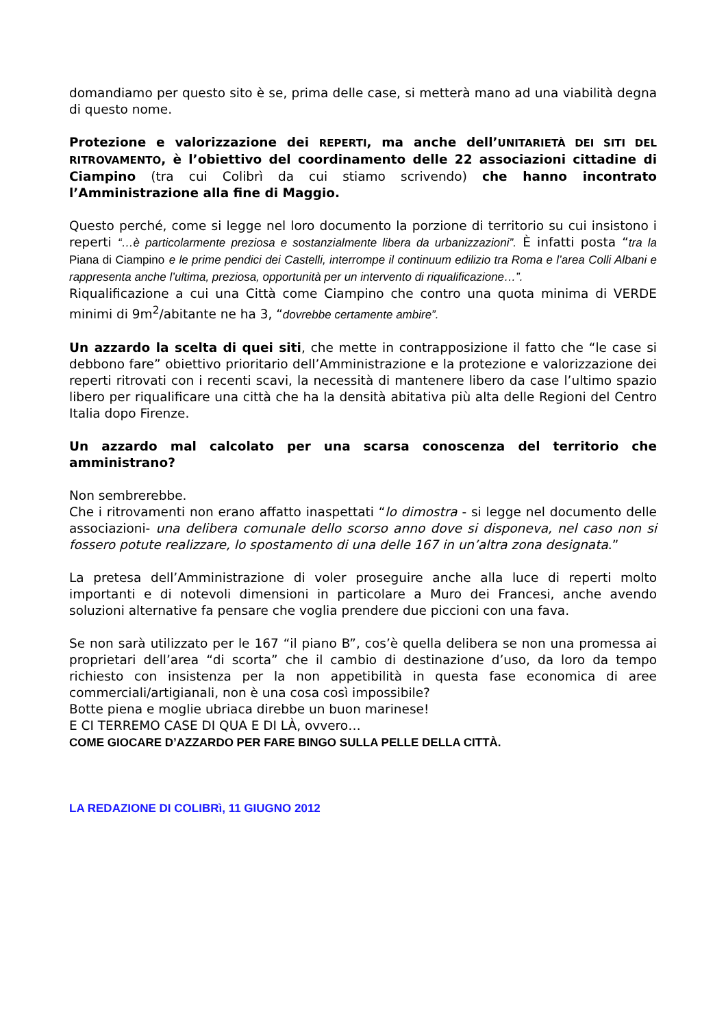domandiamo per questo sito è se, prima delle case, si metterà mano ad una viabilità degna di questo nome.
Protezione e valorizzazione dei REPERTI, ma anche dell’UNITARIETÀ DEI SITI DEL RITROVAMENTO, è l’obiettivo del coordinamento delle 22 associazioni cittadine di Ciampino (tra cui Colibrì da cui stiamo scrivendo) che hanno incontrato l’Amministrazione alla fine di Maggio.
Questo perché, come si legge nel loro documento la porzione di territorio su cui insistono i reperti “…è particolarmente preziosa e sostanzialmente libera da urbanizzazioni”. È infatti posta “tra la Piana di Ciampino e le prime pendici dei Castelli, interrompe il continuum edilizio tra Roma e l’area Colli Albani e rappresenta anche l’ultima, preziosa, opportunità per un intervento di riqualificazione…”.
Riqualificazione a cui una Città come Ciampino che contro una quota minima di VERDE minimi di 9m<sup>2</sup>/abitante ne ha 3, “dovrebbe certamente ambire”.
Un azzardo la scelta di quei siti, che mette in contrapposizione il fatto che “le case si debbono fare” obiettivo prioritario dell’Amministrazione e la protezione e valorizzazione dei reperti ritrovati con i recenti scavi, la necessità di mantenere libero da case l’ultimo spazio libero per riqualificare una città che ha la densità abitativa più alta delle Regioni del Centro Italia dopo Firenze.
Un azzardo mal calcolato per una scarsa conoscenza del territorio che amministrano?
Non sembrerebbe.
Che i ritrovamenti non erano affatto inaspettati “lo dimostra - si legge nel documento delle associazioni- una delibera comunale dello scorso anno dove si disponeva, nel caso non si fossero potute realizzare, lo spostamento di una delle 167 in un’altra zona designata.”
La pretesa dell’Amministrazione di voler proseguire anche alla luce di reperti molto importanti e di notevoli dimensioni in particolare a Muro dei Francesi, anche avendo soluzioni alternative fa pensare che voglia prendere due piccioni con una fava.
Se non sarà utilizzato per le 167 “il piano B”, cos’è quella delibera se non una promessa ai proprietari dell’area “di scorta” che il cambio di destinazione d’uso, da loro da tempo richiesto con insistenza per la non appetibilità in questa fase economica di aree commerciali/artigianali, non è una cosa così impossibile?
Botte piena e moglie ubriaca direbbe un buon marinese!
E CI TERREMO CASE DI QUA E DI LÀ, ovvero…
COME GIOCARE D’AZZARDO PER FARE BINGO SULLA PELLE DELLA CITTÀ.
LA REDAZIONE DI COLIBRì, 11 GIUGNO 2012